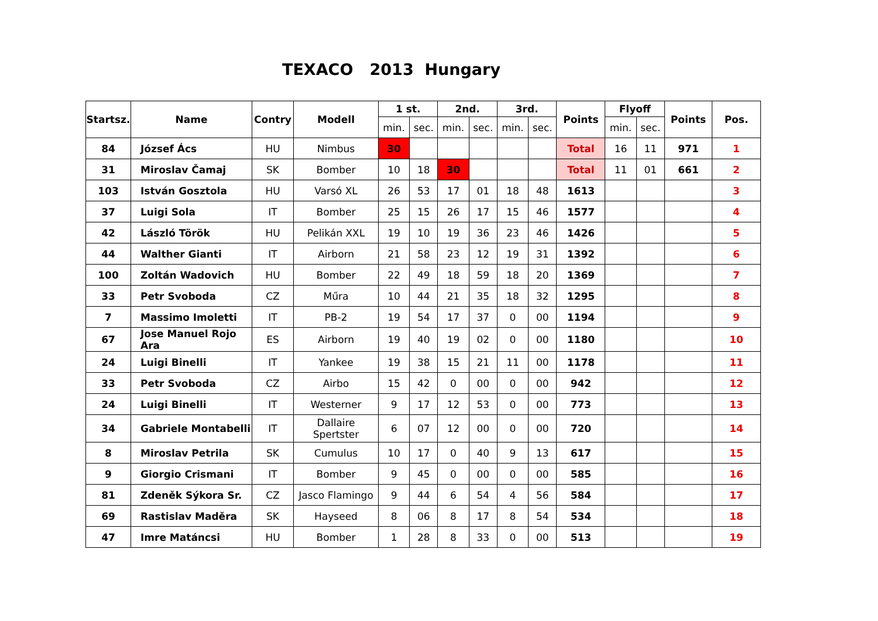TEXACO 2013 Hungary
| Startsz. | Name | Contry | Modell | 1 st. | | 2nd. | | 3rd. | | Points | Flyoff | | Points | Pos. |
| --- | --- | --- | --- | --- | --- | --- | --- | --- | --- | --- | --- | --- | --- | --- |
| | | | | min. | sec. | min. | sec. | min. | sec. | | min. | sec. | | |
| 84 | József Ács | HU | Nimbus | 30 | | | | | | Total | 16 | 11 | 971 | 1 |
| 31 | Miroslav Čamaj | SK | Bomber | 10 | 18 | 30 | | | | Total | 11 | 01 | 661 | 2 |
| 103 | István Gosztola | HU | Varsó XL | 26 | 53 | 17 | 01 | 18 | 48 | 1613 | | | | 3 |
| 37 | Luigi Sola | IT | Bomber | 25 | 15 | 26 | 17 | 15 | 46 | 1577 | | | | 4 |
| 42 | László Török | HU | Pelikán XXL | 19 | 10 | 19 | 36 | 23 | 46 | 1426 | | | | 5 |
| 44 | Walther Gianti | IT | Airborn | 21 | 58 | 23 | 12 | 19 | 31 | 1392 | | | | 6 |
| 100 | Zoltán Wadovich | HU | Bomber | 22 | 49 | 18 | 59 | 18 | 20 | 1369 | | | | 7 |
| 33 | Petr Svoboda | CZ | Műra | 10 | 44 | 21 | 35 | 18 | 32 | 1295 | | | | 8 |
| 7 | Massimo Imoletti | IT | PB-2 | 19 | 54 | 17 | 37 | 0 | 00 | 1194 | | | | 9 |
| 67 | Jose Manuel Rojo Ara | ES | Airborn | 19 | 40 | 19 | 02 | 0 | 00 | 1180 | | | | 10 |
| 24 | Luigi Binelli | IT | Yankee | 19 | 38 | 15 | 21 | 11 | 00 | 1178 | | | | 11 |
| 33 | Petr Svoboda | CZ | Airbo | 15 | 42 | 0 | 00 | 0 | 00 | 942 | | | | 12 |
| 24 | Luigi Binelli | IT | Westerner | 9 | 17 | 12 | 53 | 0 | 00 | 773 | | | | 13 |
| 34 | Gabriele Montabelli | IT | Dallaire Spertster | 6 | 07 | 12 | 00 | 0 | 00 | 720 | | | | 14 |
| 8 | Miroslav Petrila | SK | Cumulus | 10 | 17 | 0 | 40 | 9 | 13 | 617 | | | | 15 |
| 9 | Giorgio Crismani | IT | Bomber | 9 | 45 | 0 | 00 | 0 | 00 | 585 | | | | 16 |
| 81 | Zdeněk Sýkora Sr. | CZ | Jasco Flamingo | 9 | 44 | 6 | 54 | 4 | 56 | 584 | | | | 17 |
| 69 | Rastislav Maděra | SK | Hayseed | 8 | 06 | 8 | 17 | 8 | 54 | 534 | | | | 18 |
| 47 | Imre Matáncsi | HU | Bomber | 1 | 28 | 8 | 33 | 0 | 00 | 513 | | | | 19 |